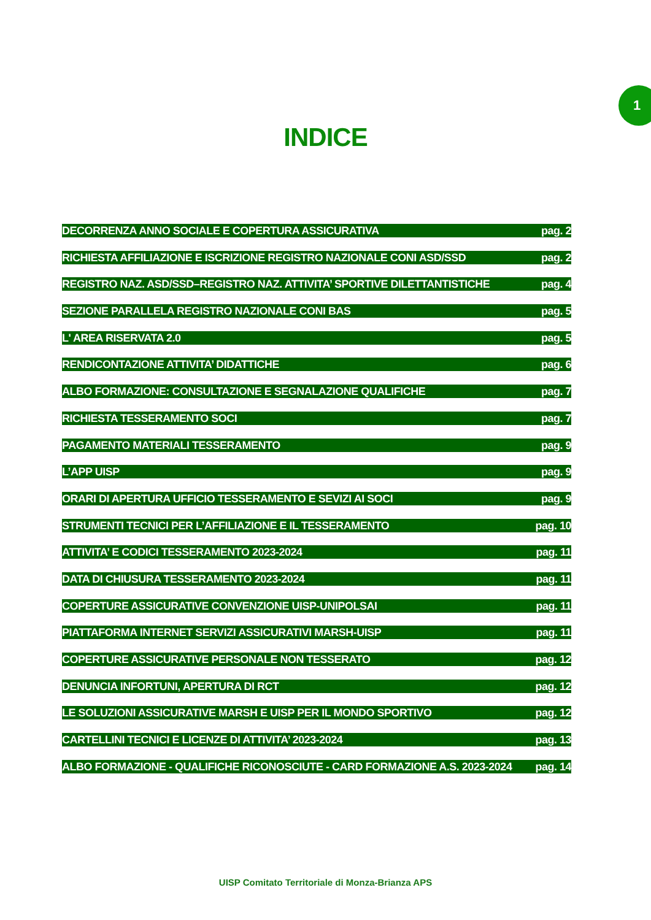1
INDICE
DECORRENZA ANNO SOCIALE E COPERTURA ASSICURATIVA pag. 2
RICHIESTA AFFILIAZIONE E ISCRIZIONE REGISTRO NAZIONALE CONI ASD/SSD pag. 2
REGISTRO NAZ. ASD/SSD–REGISTRO NAZ. ATTIVITA’ SPORTIVE DILETTANTISTICHE pag. 4
SEZIONE PARALLELA REGISTRO NAZIONALE CONI BAS pag. 5
L' AREA RISERVATA 2.0 pag. 5
RENDICONTAZIONE ATTIVITA’ DIDATTICHE pag. 6
ALBO FORMAZIONE: CONSULTAZIONE E SEGNALAZIONE QUALIFICHE pag. 7
RICHIESTA TESSERAMENTO SOCI pag. 7
PAGAMENTO MATERIALI TESSERAMENTO pag. 9
L’APP UISP pag. 9
ORARI DI APERTURA UFFICIO TESSERAMENTO E SEVIZI AI SOCI pag. 9
STRUMENTI TECNICI PER L’AFFILIAZIONE E IL TESSERAMENTO pag. 10
ATTIVITA’ E CODICI TESSERAMENTO 2023-2024 pag. 11
DATA DI CHIUSURA TESSERAMENTO 2023-2024 pag. 11
COPERTURE ASSICURATIVE CONVENZIONE UISP-UNIPOLSAI pag. 11
PIATTAFORMA INTERNET SERVIZI ASSICURATIVI MARSH-UISP pag. 11
COPERTURE ASSICURATIVE PERSONALE NON TESSERATO pag. 12
DENUNCIA INFORTUNI, APERTURA DI RCT pag. 12
LE SOLUZIONI ASSICURATIVE MARSH E UISP PER IL MONDO SPORTIVO pag. 12
CARTELLINI TECNICI E LICENZE DI ATTIVITA’ 2023-2024 pag. 13
ALBO FORMAZIONE - QUALIFICHE RICONOSCIUTE - CARD FORMAZIONE A.S. 2023-2024 pag. 14
UISP Comitato Territoriale di Monza-Brianza APS